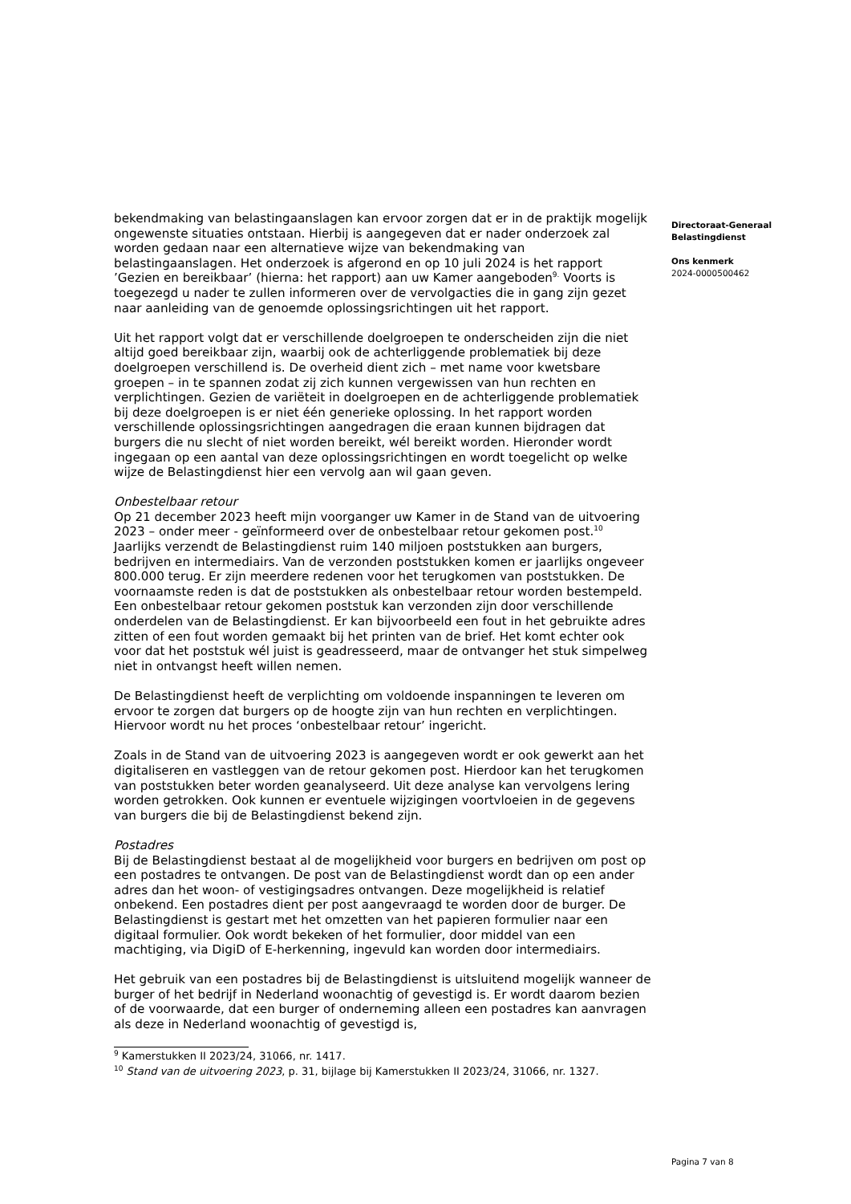bekendmaking van belastingaanslagen kan ervoor zorgen dat er in de praktijk mogelijk ongewenste situaties ontstaan. Hierbij is aangegeven dat er nader onderzoek zal worden gedaan naar een alternatieve wijze van bekendmaking van belastingaanslagen. Het onderzoek is afgerond en op 10 juli 2024 is het rapport ’Gezien en bereikbaar’ (hierna: het rapport) aan uw Kamer aangeboden<sup>9.</sup> Voorts is toegezegd u nader te zullen informeren over de vervolgacties die in gang zijn gezet naar aanleiding van de genoemde oplossingsrichtingen uit het rapport.
Uit het rapport volgt dat er verschillende doelgroepen te onderscheiden zijn die niet altijd goed bereikbaar zijn, waarbij ook de achterliggende problematiek bij deze doelgroepen verschillend is. De overheid dient zich – met name voor kwetsbare groepen – in te spannen zodat zij zich kunnen vergewissen van hun rechten en verplichtingen. Gezien de variëteit in doelgroepen en de achterliggende problematiek bij deze doelgroepen is er niet één generieke oplossing. In het rapport worden verschillende oplossingsrichtingen aangedragen die eraan kunnen bijdragen dat burgers die nu slecht of niet worden bereikt, wél bereikt worden. Hieronder wordt ingegaan op een aantal van deze oplossingsrichtingen en wordt toegelicht op welke wijze de Belastingdienst hier een vervolg aan wil gaan geven.
Onbestelbaar retour
Op 21 december 2023 heeft mijn voorganger uw Kamer in de Stand van de uitvoering 2023 – onder meer - geïnformeerd over de onbestelbaar retour gekomen post.<sup>10</sup> Jaarlijks verzendt de Belastingdienst ruim 140 miljoen poststukken aan burgers, bedrijven en intermediairs. Van de verzonden poststukken komen er jaarlijks ongeveer 800.000 terug. Er zijn meerdere redenen voor het terugkomen van poststukken. De voornaamste reden is dat de poststukken als onbestelbaar retour worden bestempeld. Een onbestelbaar retour gekomen poststuk kan verzonden zijn door verschillende onderdelen van de Belastingdienst. Er kan bijvoorbeeld een fout in het gebruikte adres zitten of een fout worden gemaakt bij het printen van de brief. Het komt echter ook voor dat het poststuk wél juist is geadresseerd, maar de ontvanger het stuk simpelweg niet in ontvangst heeft willen nemen.
De Belastingdienst heeft de verplichting om voldoende inspanningen te leveren om ervoor te zorgen dat burgers op de hoogte zijn van hun rechten en verplichtingen. Hiervoor wordt nu het proces ‘onbestelbaar retour’ ingericht.
Zoals in de Stand van de uitvoering 2023 is aangegeven wordt er ook gewerkt aan het digitaliseren en vastleggen van de retour gekomen post. Hierdoor kan het terugkomen van poststukken beter worden geanalyseerd. Uit deze analyse kan vervolgens lering worden getrokken. Ook kunnen er eventuele wijzigingen voortvloeien in de gegevens van burgers die bij de Belastingdienst bekend zijn.
Postadres
Bij de Belastingdienst bestaat al de mogelijkheid voor burgers en bedrijven om post op een postadres te ontvangen. De post van de Belastingdienst wordt dan op een ander adres dan het woon- of vestigingsadres ontvangen. Deze mogelijkheid is relatief onbekend. Een postadres dient per post aangevraagd te worden door de burger. De Belastingdienst is gestart met het omzetten van het papieren formulier naar een digitaal formulier. Ook wordt bekeken of het formulier, door middel van een machtiging, via DigiD of E-herkenning, ingevuld kan worden door intermediairs.
Het gebruik van een postadres bij de Belastingdienst is uitsluitend mogelijk wanneer de burger of het bedrijf in Nederland woonachtig of gevestigd is. Er wordt daarom bezien of de voorwaarde, dat een burger of onderneming alleen een postadres kan aanvragen als deze in Nederland woonachtig of gevestigd is,
<sup>9</sup> Kamerstukken II 2023/24, 31066, nr. 1417.
<sup>10</sup> Stand van de uitvoering 2023, p. 31, bijlage bij Kamerstukken II 2023/24, 31066, nr. 1327.
Directoraat-Generaal
Belastingdienst
Ons kenmerk
2024-0000500462
Pagina 7 van 8